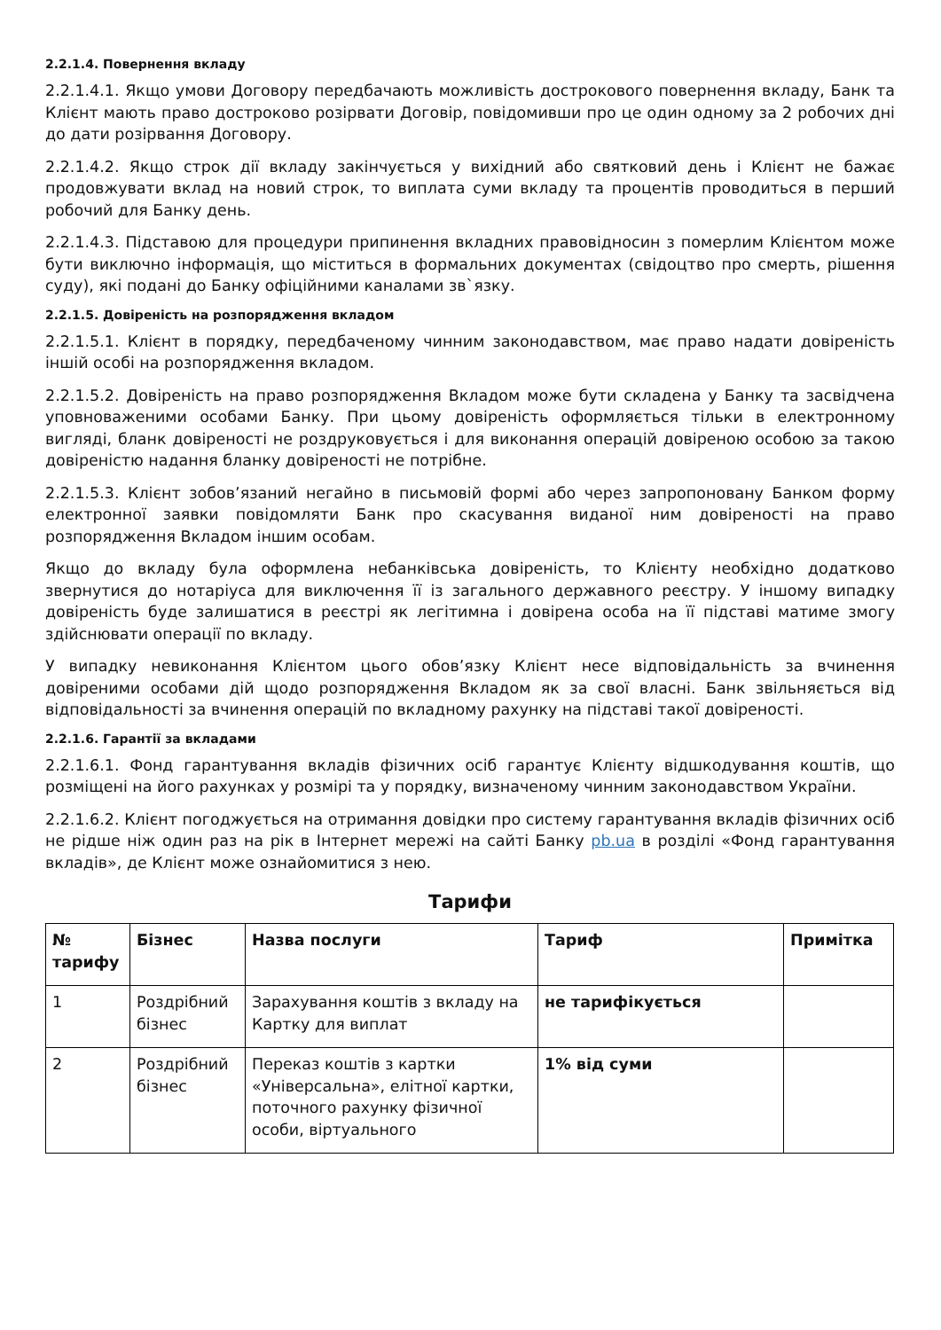2.2.1.4. Повернення вкладу
2.2.1.4.1. Якщо умови Договору передбачають можливість дострокового повернення вкладу, Банк та Клієнт мають право достроково розірвати Договір, повідомивши про це один одному за 2 робочих дні до дати розірвання Договору.
2.2.1.4.2. Якщо строк дії вкладу закінчується у вихідний або святковий день і Клієнт не бажає продовжувати вклад на новий строк, то виплата суми вкладу та процентів проводиться в перший робочий для Банку день.
2.2.1.4.3. Підставою для процедури припинення вкладних правовідносин з померлим Клієнтом може бути виключно інформація, що міститься в формальних документах (свідоцтво про смерть, рішення суду), які подані до Банку офіційними каналами зв`язку.
2.2.1.5. Довіреність на розпорядження вкладом
2.2.1.5.1. Клієнт в порядку, передбаченому чинним законодавством, має право надати довіреність іншій особі на розпорядження вкладом.
2.2.1.5.2. Довіреність на право розпорядження Вкладом може бути складена у Банку та засвідчена уповноваженими особами Банку. При цьому довіреність оформляється тільки в електронному вигляді, бланк довіреності не роздруковується і для виконання операцій довіреною особою за такою довіреністю надання бланку довіреності не потрібне.
2.2.1.5.3. Клієнт зобов’язаний негайно в письмовій формі або через запропоновану Банком форму електронної заявки повідомляти Банк про скасування виданої ним довіреності на право розпорядження Вкладом іншим особам.
Якщо до вкладу була оформлена небанківська довіреність, то Клієнту необхідно додатково звернутися до нотаріуса для виключення її із загального державного реєстру. У іншому випадку довіреність буде залишатися в реєстрі як легітимна і довірена особа на її підставі матиме змогу здійснювати операції по вкладу.
У випадку невиконання Клієнтом цього обов’язку Клієнт несе відповідальність за вчинення довіреними особами дій щодо розпорядження Вкладом як за свої власні. Банк звільняється від відповідальності за вчинення операцій по вкладному рахунку на підставі такої довіреності.
2.2.1.6. Гарантії за вкладами
2.2.1.6.1. Фонд гарантування вкладів фізичних осіб гарантує Клієнту відшкодування коштів, що розміщені на його рахунках у розмірі та у порядку, визначеному чинним законодавством України.
2.2.1.6.2. Клієнт погоджується на отримання довідки про систему гарантування вкладів фізичних осіб не рідше ніж один раз на рік в Інтернет мережі на сайті Банку pb.ua в розділі «Фонд гарантування вкладів», де Клієнт може ознайомитися з нею.
Тарифи
| № тарифу | Бізнес | Назва послуги | Тариф | Примітка |
| --- | --- | --- | --- | --- |
| 1 | Роздрібний бізнес | Зарахування коштів з вкладу на Картку для виплат | не тарифікується | |
| 2 | Роздрібний бізнес | Переказ коштів з картки «Універсальна», елітної картки, поточного рахунку фізичної особи, віртуального | 1% від суми | |